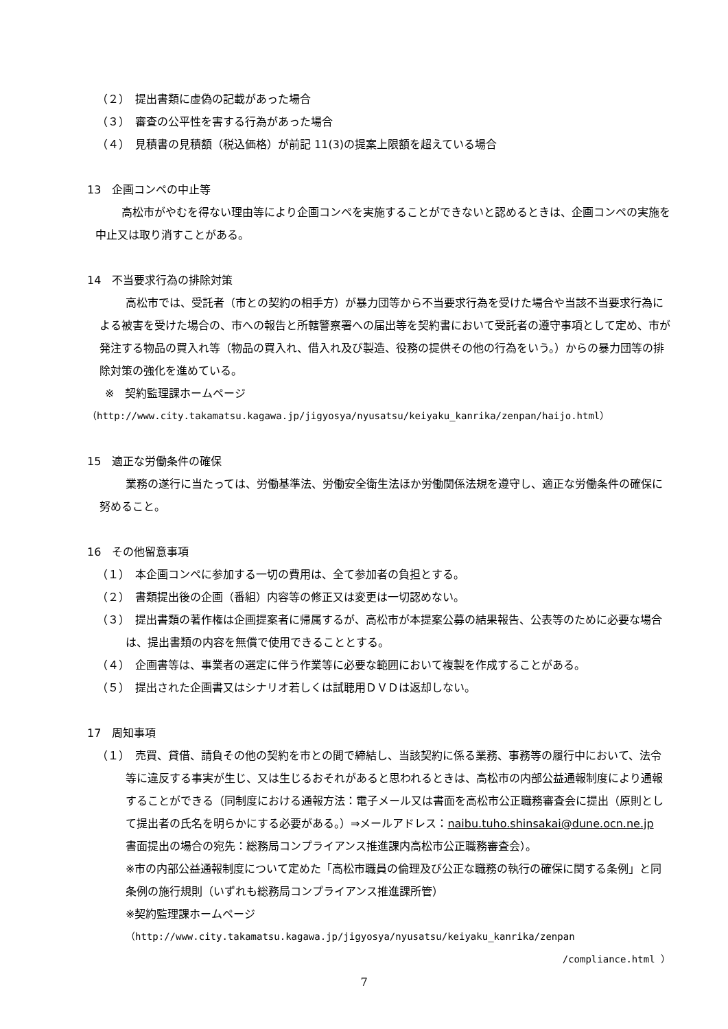（２）　提出書類に虚偽の記載があった場合
（３）　審査の公平性を害する行為があった場合
（４）　見積書の見積額（税込価格）が前記 11(3)の提案上限額を超えている場合
13　企画コンペの中止等
高松市がやむを得ない理由等により企画コンペを実施することができないと認めるときは、企画コンペの実施を中止又は取り消すことがある。
14　不当要求行為の排除対策
高松市では、受託者（市との契約の相手方）が暴力団等から不当要求行為を受けた場合や当該不当要求行為による被害を受けた場合の、市への報告と所轄警察署への届出等を契約書において受託者の遵守事項として定め、市が発注する物品の買入れ等（物品の買入れ、借入れ及び製造、役務の提供その他の行為をいう。）からの暴力団等の排除対策の強化を進めている。
※　契約監理課ホームページ
（http://www.city.takamatsu.kagawa.jp/jigyosya/nyusatsu/keiyaku_kanrika/zenpan/haijo.html）
15　適正な労働条件の確保
業務の遂行に当たっては、労働基準法、労働安全衛生法ほか労働関係法規を遵守し、適正な労働条件の確保に努めること。
16　その他留意事項
（１）　本企画コンペに参加する一切の費用は、全て参加者の負担とする。
（２）　書類提出後の企画（番組）内容等の修正又は変更は一切認めない。
（３）　提出書類の著作権は企画提案者に帰属するが、高松市が本提案公募の結果報告、公表等のために必要な場合は、提出書類の内容を無償で使用できることとする。
（４）　企画書等は、事業者の選定に伴う作業等に必要な範囲において複製を作成することがある。
（５）　提出された企画書又はシナリオ若しくは試聴用ＤＶＤは返却しない。
17　周知事項
（１）　売買、貸借、請負その他の契約を市との間で締結し、当該契約に係る業務、事務等の履行中において、法令等に違反する事実が生じ、又は生じるおそれがあると思われるときは、高松市の内部公益通報制度により通報することができる（同制度における通報方法：電子メール又は書面を高松市公正職務審査会に提出（原則として提出者の氏名を明らかにする必要がある。）⇒メールアドレス：naibu.tuho.shinsakai@dune.ocn.ne.jp
書面提出の場合の宛先：総務局コンプライアンス推進課内高松市公正職務審査会）。
※市の内部公益通報制度について定めた「高松市職員の倫理及び公正な職務の執行の確保に関する条例」と同条例の施行規則（いずれも総務局コンプライアンス推進課所管）
※契約監理課ホームページ
（http://www.city.takamatsu.kagawa.jp/jigyosya/nyusatsu/keiyaku_kanrika/zenpan
/compliance.html ）
7